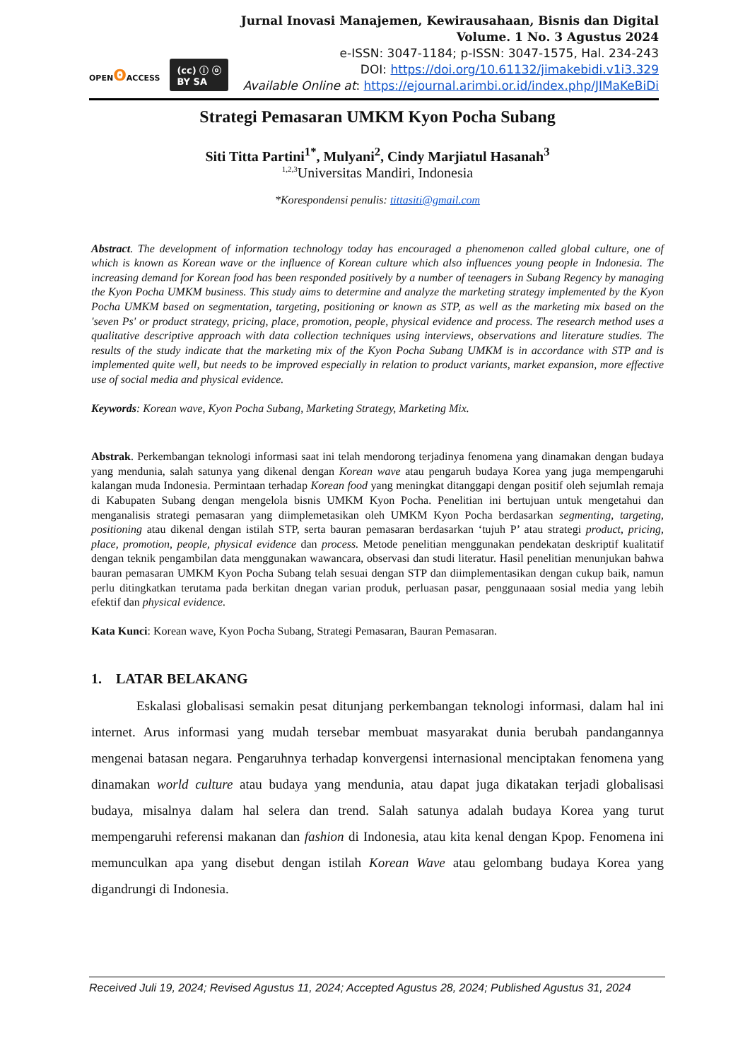OPENʘ ACCESS (cc) ⓘ ⓞ
BY SA
Jurnal Inovasi Manajemen, Kewirausahaan, Bisnis dan Digital
Volume. 1 No. 3 Agustus 2024
e-ISSN: 3047-1184; p-ISSN: 3047-1575, Hal. 234-243
DOI: https://doi.org/10.61132/jimakebidi.v1i3.329
Available Online at: https://ejournal.arimbi.or.id/index.php/JIMaKeBiDi
Strategi Pemasaran UMKM Kyon Pocha Subang
Siti Titta Partini<sup>1*</sup>, Mulyani<sup>2</sup>, Cindy Marjiatul Hasanah<sup>3</sup>
<sup>1,2,3</sup>Universitas Mandiri, Indonesia
*Korespondensi penulis: tittasiti@gmail.com
Abstract. The development of information technology today has encouraged a phenomenon called global culture, one of which is known as Korean wave or the influence of Korean culture which also influences young people in Indonesia. The increasing demand for Korean food has been responded positively by a number of teenagers in Subang Regency by managing the Kyon Pocha UMKM business. This study aims to determine and analyze the marketing strategy implemented by the Kyon Pocha UMKM based on segmentation, targeting, positioning or known as STP, as well as the marketing mix based on the 'seven Ps' or product strategy, pricing, place, promotion, people, physical evidence and process. The research method uses a qualitative descriptive approach with data collection techniques using interviews, observations and literature studies. The results of the study indicate that the marketing mix of the Kyon Pocha Subang UMKM is in accordance with STP and is implemented quite well, but needs to be improved especially in relation to product variants, market expansion, more effective use of social media and physical evidence.
Keywords: Korean wave, Kyon Pocha Subang, Marketing Strategy, Marketing Mix.
Abstrak. Perkembangan teknologi informasi saat ini telah mendorong terjadinya fenomena yang dinamakan dengan budaya yang mendunia, salah satunya yang dikenal dengan Korean wave atau pengaruh budaya Korea yang juga mempengaruhi kalangan muda Indonesia. Permintaan terhadap Korean food yang meningkat ditanggapi dengan positif oleh sejumlah remaja di Kabupaten Subang dengan mengelola bisnis UMKM Kyon Pocha. Penelitian ini bertujuan untuk mengetahui dan menganalisis strategi pemasaran yang diimplemetasikan oleh UMKM Kyon Pocha berdasarkan segmenting, targeting, positioning atau dikenal dengan istilah STP, serta bauran pemasaran berdasarkan ‘tujuh P’ atau strategi product, pricing, place, promotion, people, physical evidence dan process. Metode penelitian menggunakan pendekatan deskriptif kualitatif dengan teknik pengambilan data menggunakan wawancara, observasi dan studi literatur. Hasil penelitian menunjukan bahwa bauran pemasaran UMKM Kyon Pocha Subang telah sesuai dengan STP dan diimplementasikan dengan cukup baik, namun perlu ditingkatkan terutama pada berkitan dnegan varian produk, perluasan pasar, penggunaaan sosial media yang lebih efektif dan physical evidence.
Kata Kunci: Korean wave, Kyon Pocha Subang, Strategi Pemasaran, Bauran Pemasaran.
1. LATAR BELAKANG
Eskalasi globalisasi semakin pesat ditunjang perkembangan teknologi informasi, dalam hal ini internet. Arus informasi yang mudah tersebar membuat masyarakat dunia berubah pandangannya mengenai batasan negara. Pengaruhnya terhadap konvergensi internasional menciptakan fenomena yang dinamakan world culture atau budaya yang mendunia, atau dapat juga dikatakan terjadi globalisasi budaya, misalnya dalam hal selera dan trend. Salah satunya adalah budaya Korea yang turut mempengaruhi referensi makanan dan fashion di Indonesia, atau kita kenal dengan Kpop. Fenomena ini memunculkan apa yang disebut dengan istilah Korean Wave atau gelombang budaya Korea yang digandrungi di Indonesia.
Received Juli 19, 2024; Revised Agustus 11, 2024; Accepted Agustus 28, 2024; Published Agustus 31, 2024